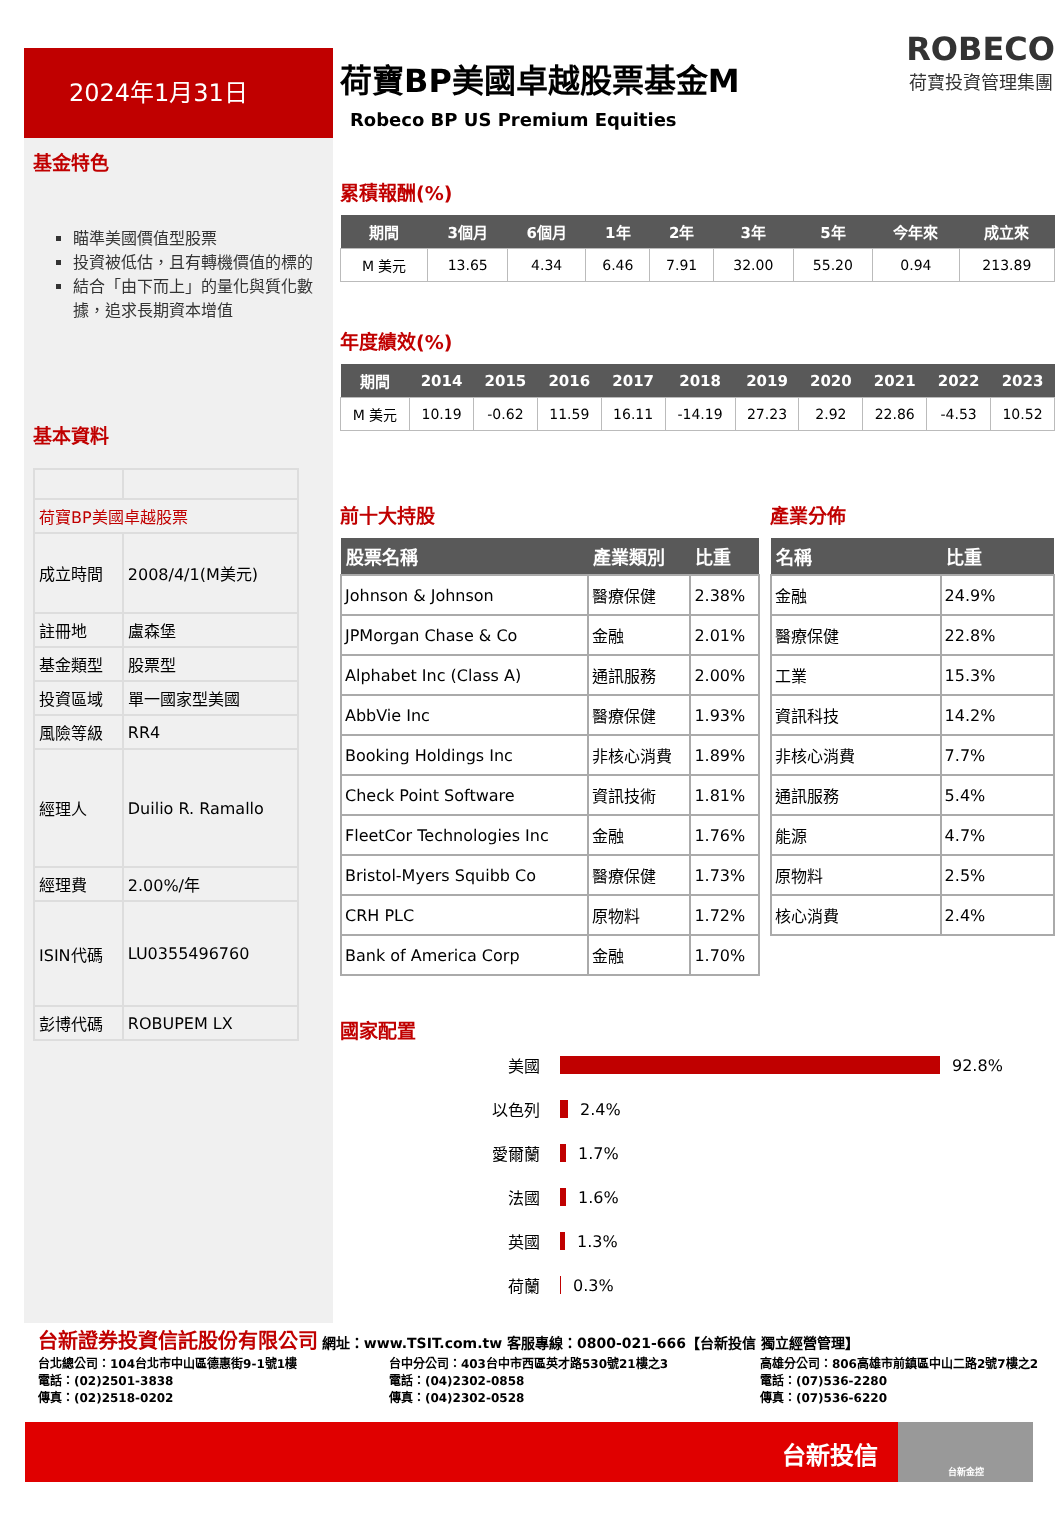2024年1月31日
基金特色
瞄準美國價值型股票
投資被低估，且有轉機價值的標的
結合「由下而上」的量化與質化數據，追求長期資本增值
基本資料
| 荷寶BP美國卓越股票 | |
| 成立時間 | 2008/4/1(M美元) |
| 註冊地 | 盧森堡 |
| 基金類型 | 股票型 |
| 投資區域 | 單一國家型美國 |
| 風險等級 | RR4 |
| 經理人 | Duilio R. Ramallo |
| 經理費 | 2.00%/年 |
| ISIN代碼 | LU0355496760 |
| 彭博代碼 | ROBUPEM LX |
荷寶BP美國卓越股票基金M
Robeco BP US Premium Equities
ROBECO
荷寶投資管理集團
累積報酬(%)
| 期間 | 3個月 | 6個月 | 1年 | 2年 | 3年 | 5年 | 今年來 | 成立來 |
| --- | --- | --- | --- | --- | --- | --- | --- | --- |
| M 美元 | 13.65 | 4.34 | 6.46 | 7.91 | 32.00 | 55.20 | 0.94 | 213.89 |
年度績效(%)
| 期間 | 2014 | 2015 | 2016 | 2017 | 2018 | 2019 | 2020 | 2021 | 2022 | 2023 |
| --- | --- | --- | --- | --- | --- | --- | --- | --- | --- | --- |
| M 美元 | 10.19 | -0.62 | 11.59 | 16.11 | -14.19 | 27.23 | 2.92 | 22.86 | -4.53 | 10.52 |
前十大持股
| 股票名稱 | 產業類別 | 比重 |
| --- | --- | --- |
| Johnson & Johnson | 醫療保健 | 2.38% |
| JPMorgan Chase & Co | 金融 | 2.01% |
| Alphabet Inc (Class A) | 通訊服務 | 2.00% |
| AbbVie Inc | 醫療保健 | 1.93% |
| Booking Holdings Inc | 非核心消費 | 1.89% |
| Check Point Software | 資訊技術 | 1.81% |
| FleetCor Technologies Inc | 金融 | 1.76% |
| Bristol-Myers Squibb Co | 醫療保健 | 1.73% |
| CRH PLC | 原物料 | 1.72% |
| Bank of America Corp | 金融 | 1.70% |
產業分佈
| 名稱 | 比重 |
| --- | --- |
| 金融 | 24.9% |
| 醫療保健 | 22.8% |
| 工業 | 15.3% |
| 資訊科技 | 14.2% |
| 非核心消費 | 7.7% |
| 通訊服務 | 5.4% |
| 能源 | 4.7% |
| 原物料 | 2.5% |
| 核心消費 | 2.4% |
國家配置
美國 92.8%
以色列 2.4%
愛爾蘭 1.7%
法國 1.6%
英國 1.3%
荷蘭 0.3%
台新證券投資信託股份有限公司 網址：www.TSIT.com.tw 客服專線：0800-021-666【台新投信 獨立經營管理】
台北總公司：104台北市中山區德惠街9-1號1樓
電話：(02)2501-3838
傳真：(02)2518-0202
台中分公司：403台中市西區英才路530號21樓之3
電話：(04)2302-0858
傳真：(04)2302-0528
高雄分公司：806高雄市前鎮區中山二路2號7樓之2
電話：(07)536-2280
傳真：(07)536-6220
台新投信 台新金控